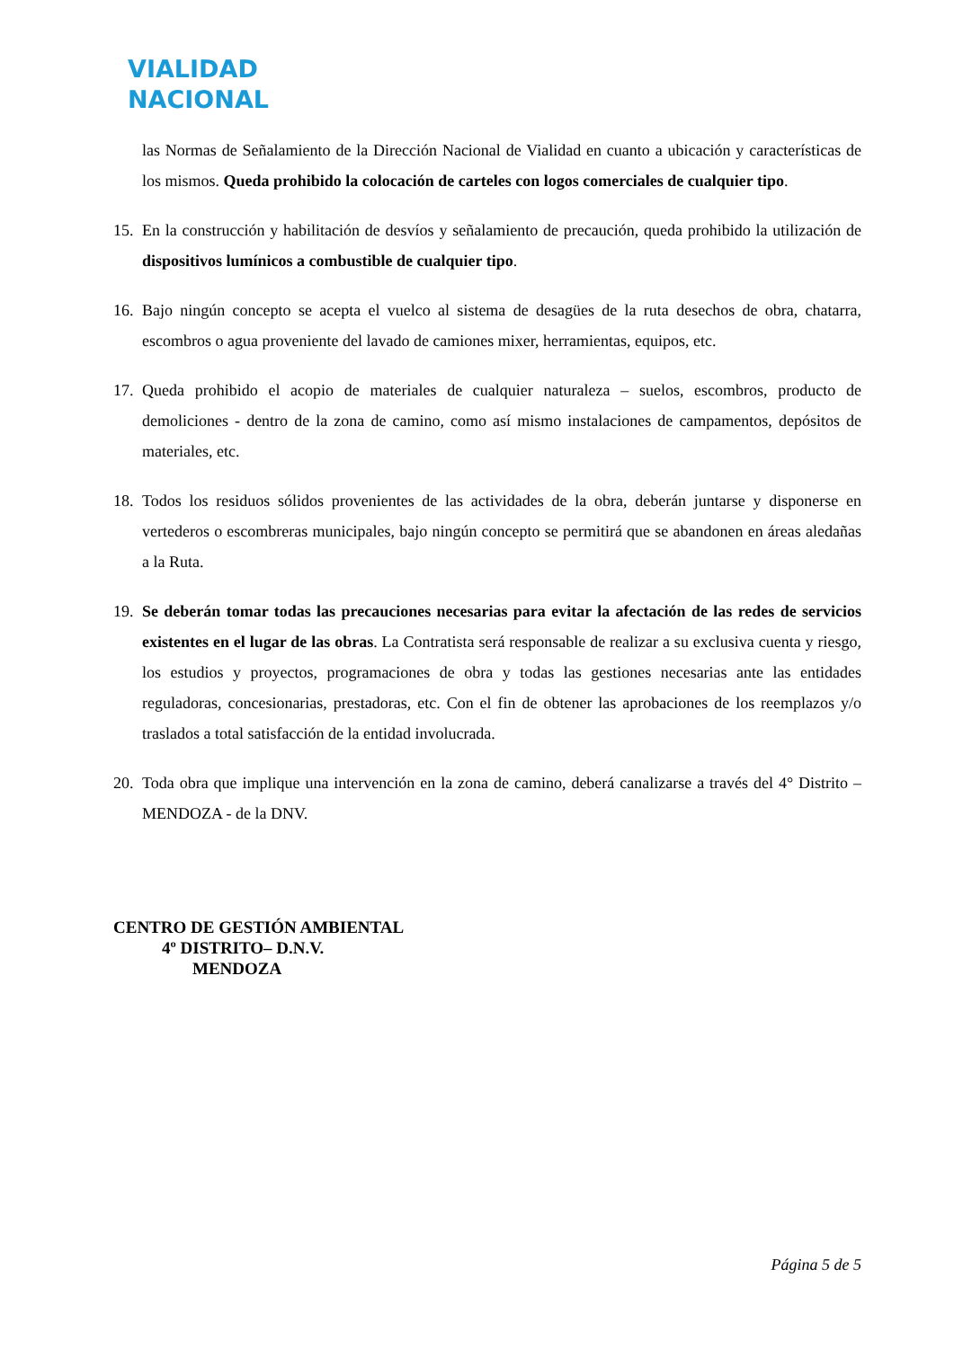VIALIDAD
NACIONAL
las Normas de Señalamiento de la Dirección Nacional de Vialidad en cuanto a ubicación y características de los mismos. Queda prohibido la colocación de carteles con logos comerciales de cualquier tipo.
15. En la construcción y habilitación de desvíos y señalamiento de precaución, queda prohibido la utilización de dispositivos lumínicos a combustible de cualquier tipo.
16. Bajo ningún concepto se acepta el vuelco al sistema de desagües de la ruta desechos de obra, chatarra, escombros o agua proveniente del lavado de camiones mixer, herramientas, equipos, etc.
17. Queda prohibido el acopio de materiales de cualquier naturaleza – suelos, escombros, producto de demoliciones - dentro de la zona de camino, como así mismo instalaciones de campamentos, depósitos de materiales, etc.
18. Todos los residuos sólidos provenientes de las actividades de la obra, deberán juntarse y disponerse en vertederos o escombreras municipales, bajo ningún concepto se permitirá que se abandonen en áreas aledañas a la Ruta.
19. Se deberán tomar todas las precauciones necesarias para evitar la afectación de las redes de servicios existentes en el lugar de las obras. La Contratista será responsable de realizar a su exclusiva cuenta y riesgo, los estudios y proyectos, programaciones de obra y todas las gestiones necesarias ante las entidades reguladoras, concesionarias, prestadoras, etc. Con el fin de obtener las aprobaciones de los reemplazos y/o traslados a total satisfacción de la entidad involucrada.
20. Toda obra que implique una intervención en la zona de camino, deberá canalizarse a través del 4° Distrito – MENDOZA - de la DNV.
CENTRO DE GESTIÓN AMBIENTAL
4º DISTRITO– D.N.V.
MENDOZA
Página 5 de 5